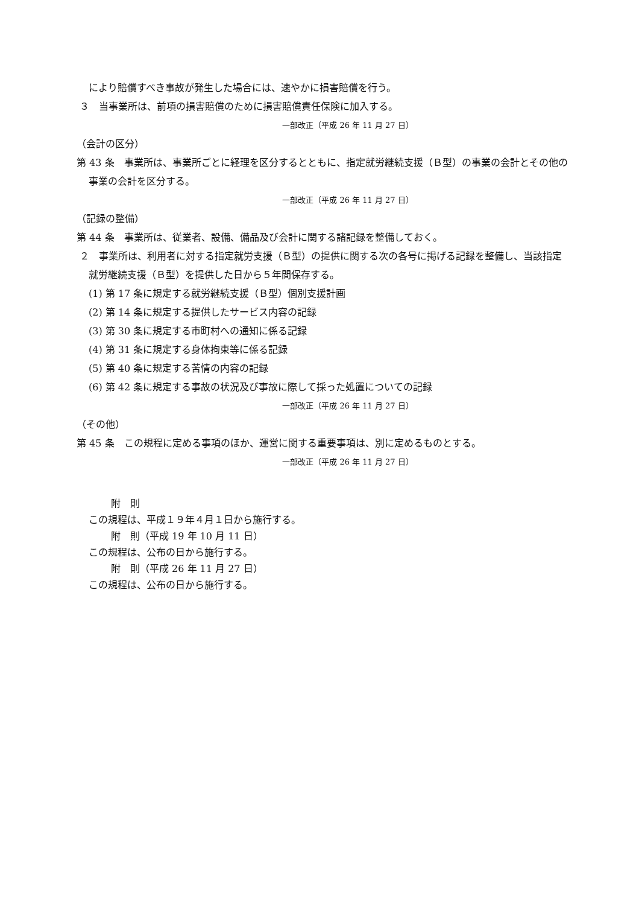により賠償すべき事故が発生した場合には、速やかに損害賠償を行う。
３　当事業所は、前項の損害賠償のために損害賠償責任保険に加入する。
一部改正（平成 26 年 11 月 27 日）
（会計の区分）
第 43 条　事業所は、事業所ごとに経理を区分するとともに、指定就労継続支援（Ｂ型）の事業の会計とその他の事業の会計を区分する。
一部改正（平成 26 年 11 月 27 日）
（記録の整備）
第 44 条　事業所は、従業者、設備、備品及び会計に関する諸記録を整備しておく。
２　事業所は、利用者に対する指定就労支援（Ｂ型）の提供に関する次の各号に掲げる記録を整備し、当該指定就労継続支援（Ｂ型）を提供した日から５年間保存する。
(1) 第 17 条に規定する就労継続支援（Ｂ型）個別支援計画
(2) 第 14 条に規定する提供したサービス内容の記録
(3) 第 30 条に規定する市町村への通知に係る記録
(4) 第 31 条に規定する身体拘束等に係る記録
(5) 第 40 条に規定する苦情の内容の記録
(6) 第 42 条に規定する事故の状況及び事故に際して採った処置についての記録
一部改正（平成 26 年 11 月 27 日）
（その他）
第 45 条　この規程に定める事項のほか、運営に関する重要事項は、別に定めるものとする。
一部改正（平成 26 年 11 月 27 日）
附　則
この規程は、平成１９年４月１日から施行する。
附　則（平成 19 年 10 月 11 日）
この規程は、公布の日から施行する。
附　則（平成 26 年 11 月 27 日）
この規程は、公布の日から施行する。